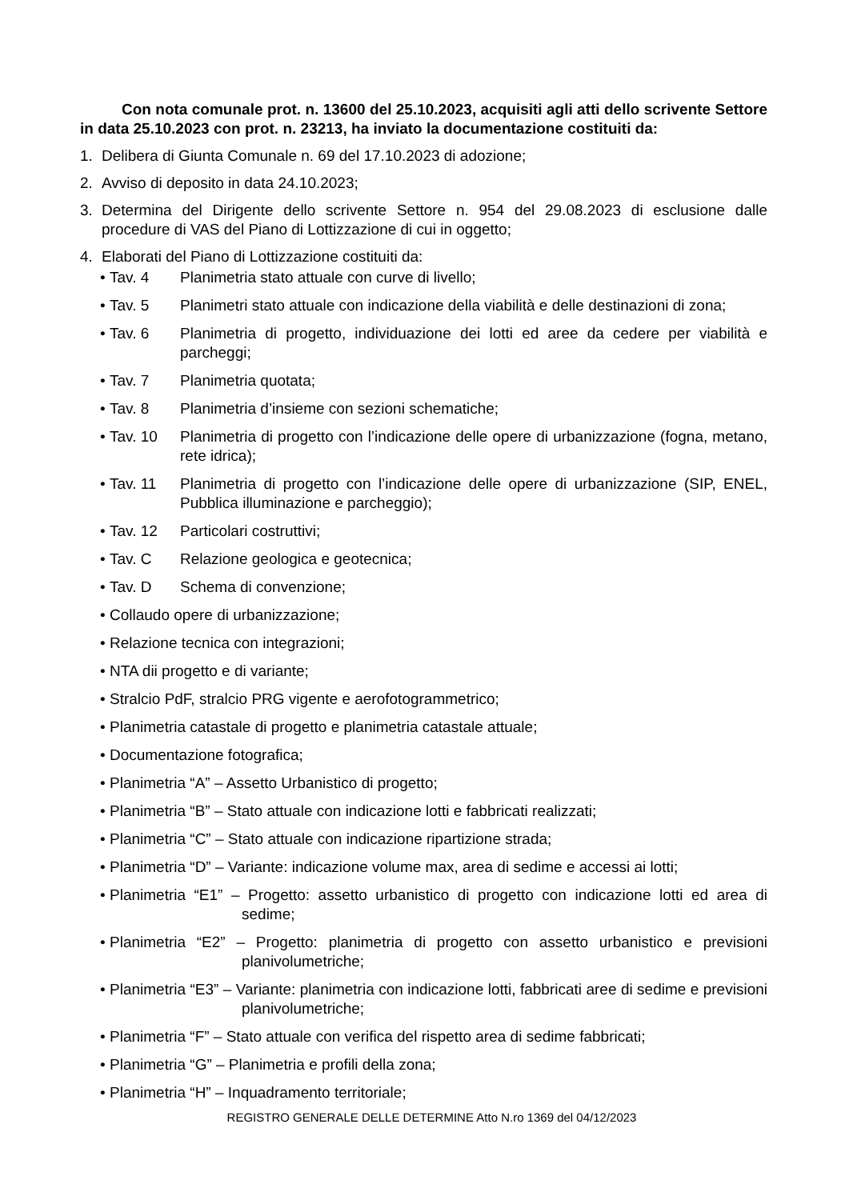Con nota comunale prot. n. 13600 del 25.10.2023, acquisiti agli atti dello scrivente Settore in data 25.10.2023 con prot. n. 23213, ha inviato la documentazione costituiti da:
1. Delibera di Giunta Comunale n. 69 del 17.10.2023 di adozione;
2. Avviso di deposito in data 24.10.2023;
3. Determina del Dirigente dello scrivente Settore n. 954 del 29.08.2023 di esclusione dalle procedure di VAS del Piano di Lottizzazione di cui in oggetto;
4. Elaborati del Piano di Lottizzazione costituiti da:
• Tav. 4 Planimetria stato attuale con curve di livello;
• Tav. 5 Planimetri stato attuale con indicazione della viabilità e delle destinazioni di zona;
• Tav. 6 Planimetria di progetto, individuazione dei lotti ed aree da cedere per viabilità e parcheggi;
• Tav. 7 Planimetria quotata;
• Tav. 8 Planimetria d’insieme con sezioni schematiche;
• Tav. 10 Planimetria di progetto con l’indicazione delle opere di urbanizzazione (fogna, metano, rete idrica);
• Tav. 11 Planimetria di progetto con l’indicazione delle opere di urbanizzazione (SIP, ENEL, Pubblica illuminazione e parcheggio);
• Tav. 12 Particolari costruttivi;
• Tav. C Relazione geologica e geotecnica;
• Tav. D Schema di convenzione;
• Collaudo opere di urbanizzazione;
• Relazione tecnica con integrazioni;
• NTA dii progetto e di variante;
• Stralcio PdF, stralcio PRG vigente e aerofotogrammetrico;
• Planimetria catastale di progetto e planimetria catastale attuale;
• Documentazione fotografica;
• Planimetria “A” – Assetto Urbanistico di progetto;
• Planimetria “B” – Stato attuale con indicazione lotti e fabbricati realizzati;
• Planimetria “C” – Stato attuale con indicazione ripartizione strada;
• Planimetria “D” – Variante: indicazione volume max, area di sedime e accessi ai lotti;
• Planimetria “E1” – Progetto: assetto urbanistico di progetto con indicazione lotti ed area di sedime;
• Planimetria “E2” – Progetto: planimetria di progetto con assetto urbanistico e previsioni planivolumetriche;
• Planimetria “E3” – Variante: planimetria con indicazione lotti, fabbricati aree di sedime e previsioni planivolumetriche;
• Planimetria “F” – Stato attuale con verifica del rispetto area di sedime fabbricati;
• Planimetria “G” – Planimetria e profili della zona;
• Planimetria “H” – Inquadramento territoriale;
REGISTRO GENERALE DELLE DETERMINE Atto N.ro 1369 del 04/12/2023